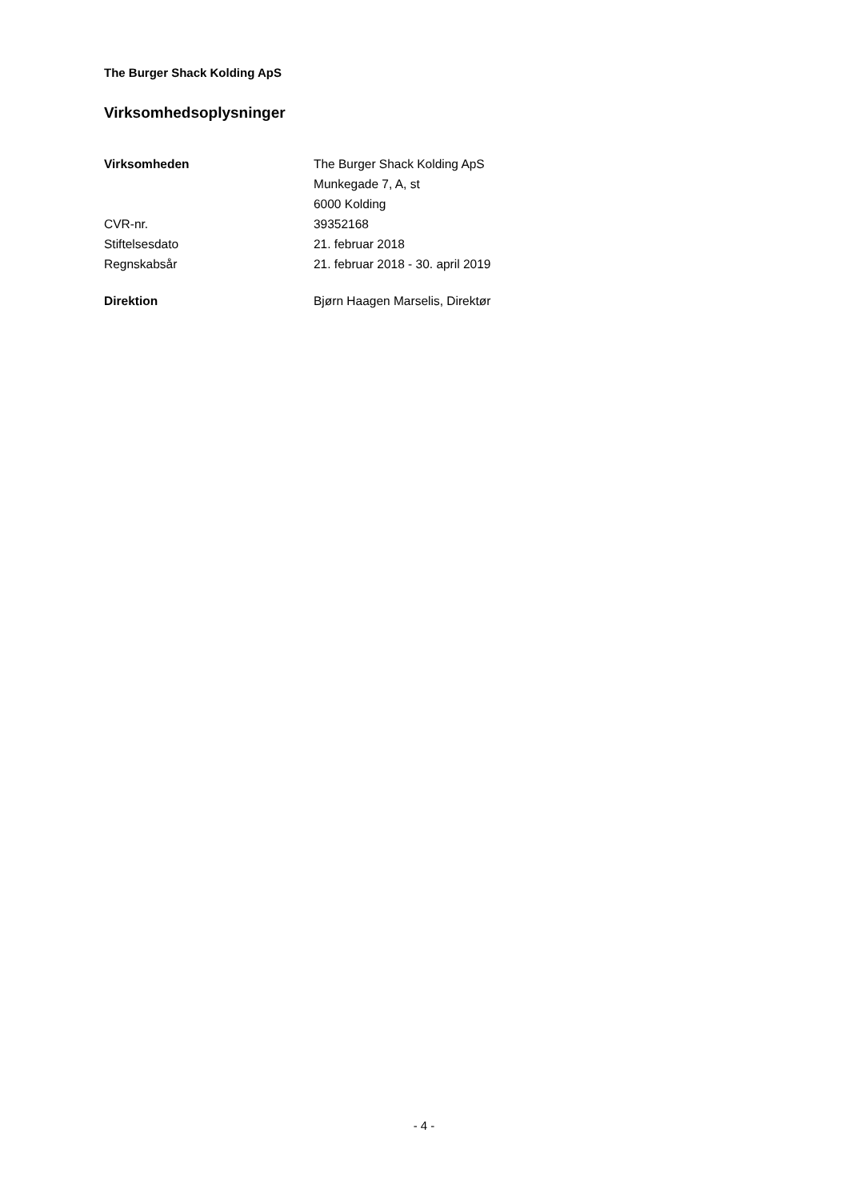The Burger Shack Kolding ApS
Virksomhedsoplysninger
| Virksomheden | The Burger Shack Kolding ApS |
| | Munkegade 7, A, st |
| | 6000 Kolding |
| CVR-nr. | 39352168 |
| Stiftelsesdato | 21. februar 2018 |
| Regnskabsår | 21. februar 2018 - 30. april 2019 |
| Direktion | Bjørn Haagen Marselis, Direktør |
- 4 -